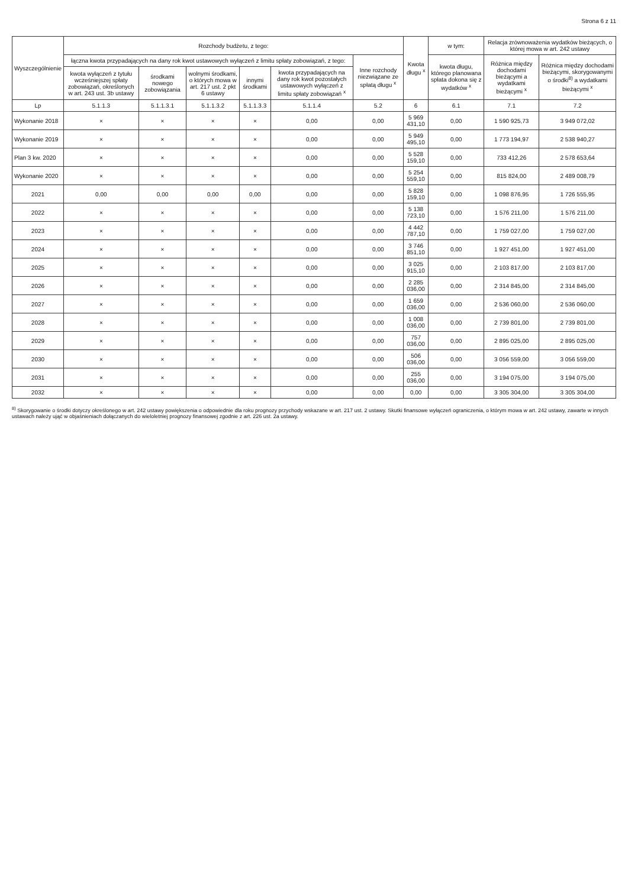Strona 6 z 11
| Wyszczególnienie | Rozchody budżetu, z tego: | | | | | | Kwota długu <sup>x</sup> | w tym: | Relacja zrównoważenia wydatków bieżących, o której mowa w art. 242 ustawy | |
| --- | --- | --- | --- | --- | --- | --- | --- | --- | --- | --- |
| | łączna kwota przypadających na dany rok kwot ustawowych wyłączeń z limitu spłaty zobowiązań, z tego: | | | | | Inne rozchody niezwiązane ze spłatą długu <sup>x</sup> | | kwota długu, którego planowana spłata dokona się z wydatków <sup>x</sup> | Różnica między dochodami bieżącymi a wydatkami bieżącymi <sup>x</sup> | Różnica między dochodami bieżącymi, skorygowanymi o środki<sup>8)</sup> a wydatkami bieżącymi <sup>x</sup> |
| | kwota wyłączeń z tytułu wcześniejszej spłaty zobowiązań, określonych w art. 243 ust. 3b ustawy | środkami nowego zobowiązania | wolnymi środkami, o których mowa w art. 217 ust. 2 pkt 6 ustawy | innymi środkami | kwota przypadających na dany rok kwot pozostałych ustawowych wyłączeń z limitu spłaty zobowiązań <sup>x</sup> | | | | | |
| Lp | 5.1.1.3 | 5.1.1.3.1 | 5.1.1.3.2 | 5.1.1.3.3 | 5.1.1.4 | 5.2 | 6 | 6.1 | 7.1 | 7.2 |
| Wykonanie 2018 | × | × | × | × | 0,00 | 0,00 | 5 969 431,10 | 0,00 | 1 590 925,73 | 3 949 072,02 |
| Wykonanie 2019 | × | × | × | × | 0,00 | 0,00 | 5 949 495,10 | 0,00 | 1 773 194,97 | 2 538 940,27 |
| Plan 3 kw. 2020 | × | × | × | × | 0,00 | 0,00 | 5 528 159,10 | 0,00 | 733 412,26 | 2 578 653,64 |
| Wykonanie 2020 | × | × | × | × | 0,00 | 0,00 | 5 254 559,10 | 0,00 | 815 824,00 | 2 489 008,79 |
| 2021 | 0,00 | 0,00 | 0,00 | 0,00 | 0,00 | 0,00 | 5 828 159,10 | 0,00 | 1 098 876,95 | 1 726 555,95 |
| 2022 | × | × | × | × | 0,00 | 0,00 | 5 138 723,10 | 0,00 | 1 576 211,00 | 1 576 211,00 |
| 2023 | × | × | × | × | 0,00 | 0,00 | 4 442 787,10 | 0,00 | 1 759 027,00 | 1 759 027,00 |
| 2024 | × | × | × | × | 0,00 | 0,00 | 3 746 851,10 | 0,00 | 1 927 451,00 | 1 927 451,00 |
| 2025 | × | × | × | × | 0,00 | 0,00 | 3 025 915,10 | 0,00 | 2 103 817,00 | 2 103 817,00 |
| 2026 | × | × | × | × | 0,00 | 0,00 | 2 285 036,00 | 0,00 | 2 314 845,00 | 2 314 845,00 |
| 2027 | × | × | × | × | 0,00 | 0,00 | 1 659 036,00 | 0,00 | 2 536 060,00 | 2 536 060,00 |
| 2028 | × | × | × | × | 0,00 | 0,00 | 1 008 036,00 | 0,00 | 2 739 801,00 | 2 739 801,00 |
| 2029 | × | × | × | × | 0,00 | 0,00 | 757 036,00 | 0,00 | 2 895 025,00 | 2 895 025,00 |
| 2030 | × | × | × | × | 0,00 | 0,00 | 506 036,00 | 0,00 | 3 056 559,00 | 3 056 559,00 |
| 2031 | × | × | × | × | 0,00 | 0,00 | 255 036,00 | 0,00 | 3 194 075,00 | 3 194 075,00 |
| 2032 | × | × | × | × | 0,00 | 0,00 | 0,00 | 0,00 | 3 305 304,00 | 3 305 304,00 |
<sup>8)</sup> Skorygowanie o środki dotyczy określonego w art. 242 ustawy powiększenia o odpowiednie dla roku prognozy przychody wskazane w art. 217 ust. 2 ustawy. Skutki finansowe wyłączeń ograniczenia, o którym mowa w art. 242 ustawy, zawarte w innych ustawach należy ująć w objaśnieniach dołączanych do wieloletniej prognozy finansowej zgodnie z art. 226 ust. 2a ustawy.